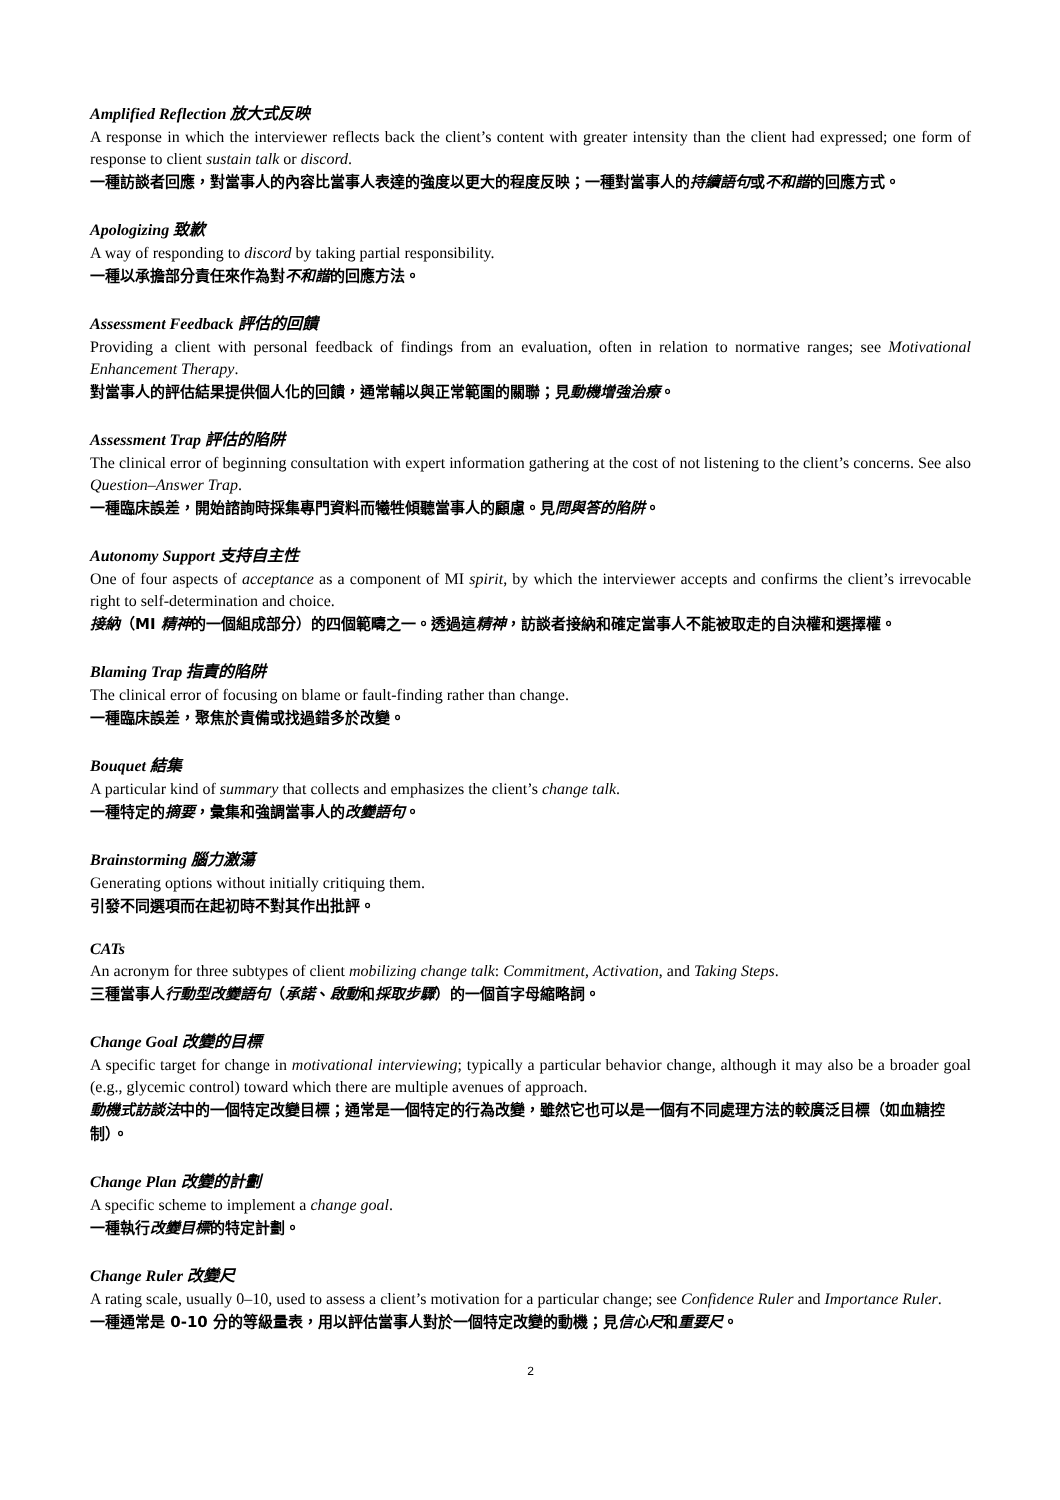Amplified Reflection 放大式反映
A response in which the interviewer reflects back the client’s content with greater intensity than the client had expressed; one form of response to client sustain talk or discord.
一種訪談者回應，對當事人的內容比當事人表達的強度以更大的程度反映；一種對當事人的持續語句或不和諧的回應方式。
Apologizing 致歉
A way of responding to discord by taking partial responsibility.
一種以承擔部分責任來作為對不和諧的回應方法。
Assessment Feedback 評估的回饋
Providing a client with personal feedback of findings from an evaluation, often in relation to normative ranges; see Motivational Enhancement Therapy.
對當事人的評估結果提供個人化的回饋，通常輔以與正常範圍的關聯；見動機增強治療。
Assessment Trap 評估的陷阱
The clinical error of beginning consultation with expert information gathering at the cost of not listening to the client’s concerns. See also Question–Answer Trap.
一種臨床誤差，開始諮詢時採集專門資料而犧牲傾聽當事人的顧慮。見問與答的陷阱。
Autonomy Support 支持自主性
One of four aspects of acceptance as a component of MI spirit, by which the interviewer accepts and confirms the client’s irrevocable right to self-determination and choice.
接納（MI 精神的一個組成部分）的四個範疇之一。透過這精神，訪談者接納和確定當事人不能被取走的自決權和選擇權。
Blaming Trap 指責的陷阱
The clinical error of focusing on blame or fault-finding rather than change.
一種臨床誤差，聚焦於責備或找過錯多於改變。
Bouquet 結集
A particular kind of summary that collects and emphasizes the client’s change talk.
一種特定的摘要，彙集和強調當事人的改變語句。
Brainstorming 腦力激蕩
Generating options without initially critiquing them.
引發不同選項而在起初時不對其作出批評。
CATs
An acronym for three subtypes of client mobilizing change talk: Commitment, Activation, and Taking Steps.
三種當事人行動型改變語句（承諾、啟動和採取步驟）的一個首字母縮略詞。
Change Goal 改變的目標
A specific target for change in motivational interviewing; typically a particular behavior change, although it may also be a broader goal (e.g., glycemic control) toward which there are multiple avenues of approach.
動機式訪談法中的一個特定改變目標；通常是一個特定的行為改變，雖然它也可以是一個有不同處理方法的較廣泛目標（如血糖控制）。
Change Plan 改變的計劃
A specific scheme to implement a change goal.
一種執行改變目標的特定計劃。
Change Ruler 改變尺
A rating scale, usually 0–10, used to assess a client’s motivation for a particular change; see Confidence Ruler and Importance Ruler.
一種通常是 0-10 分的等級量表，用以評估當事人對於一個特定改變的動機；見信心尺和重要尺。
2